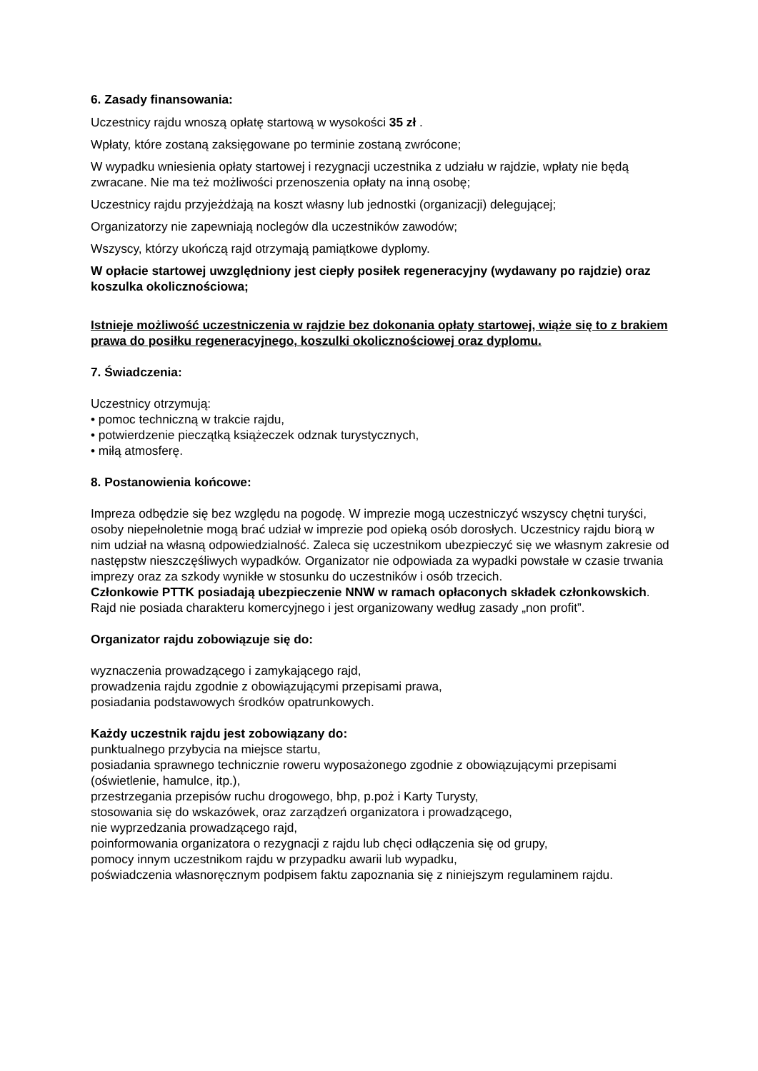6. Zasady finansowania:
Uczestnicy rajdu wnoszą opłatę startową w wysokości 35 zł .
Wpłaty, które zostaną zaksięgowane po terminie zostaną zwrócone;
W wypadku wniesienia opłaty startowej i rezygnacji uczestnika z udziału w rajdzie, wpłaty nie będą zwracane. Nie ma też możliwości przenoszenia opłaty na inną osobę;
Uczestnicy rajdu przyjeżdżają na koszt własny lub jednostki (organizacji) delegującej;
Organizatorzy nie zapewniają noclegów dla uczestników zawodów;
Wszyscy, którzy ukończą rajd otrzymają pamiątkowe dyplomy.
W opłacie startowej uwzględniony jest ciepły posiłek regeneracyjny (wydawany po rajdzie) oraz koszulka okolicznościowa;
Istnieje możliwość uczestniczenia w rajdzie bez dokonania opłaty startowej, wiąże się to z brakiem prawa do posiłku regeneracyjnego, koszulki okolicznościowej oraz dyplomu.
7. Świadczenia:
Uczestnicy otrzymują:
• pomoc techniczną w trakcie rajdu,
• potwierdzenie pieczątką książeczek odznak turystycznych,
• miłą atmosferę.
8. Postanowienia końcowe:
Impreza odbędzie się bez względu na pogodę. W imprezie mogą uczestniczyć wszyscy chętni turyści, osoby niepełnoletnie mogą brać udział w imprezie pod opieką osób dorosłych. Uczestnicy rajdu biorą w nim udział na własną odpowiedzialność. Zaleca się uczestnikom ubezpieczyć się we własnym zakresie od następstw nieszczęśliwych wypadków. Organizator nie odpowiada za wypadki powstałe w czasie trwania imprezy oraz za szkody wynikłe w stosunku do uczestników i osób trzecich.
Członkowie PTTK posiadają ubezpieczenie NNW w ramach opłaconych składek członkowskich.
Rajd nie posiada charakteru komercyjnego i jest organizowany według zasady „non profit”.
Organizator rajdu zobowiązuje się do:
wyznaczenia prowadzącego i zamykającego rajd,
prowadzenia rajdu zgodnie z obowiązującymi przepisami prawa,
posiadania podstawowych środków opatrunkowych.
Każdy uczestnik rajdu jest zobowiązany do:
punktualnego przybycia na miejsce startu,
posiadania sprawnego technicznie roweru wyposażonego zgodnie z obowiązującymi przepisami (oświetlenie, hamulce, itp.),
przestrzegania przepisów ruchu drogowego, bhp, p.poż i Karty Turysty,
stosowania się do wskazówek, oraz zarządzeń organizatora i prowadzącego,
nie wyprzedzania prowadzącego rajd,
poinformowania organizatora o rezygnacji z rajdu lub chęci odłączenia się od grupy,
pomocy innym uczestnikom rajdu w przypadku awarii lub wypadku,
poświadczenia własnoręcznym podpisem faktu zapoznania się z niniejszym regulaminem rajdu.